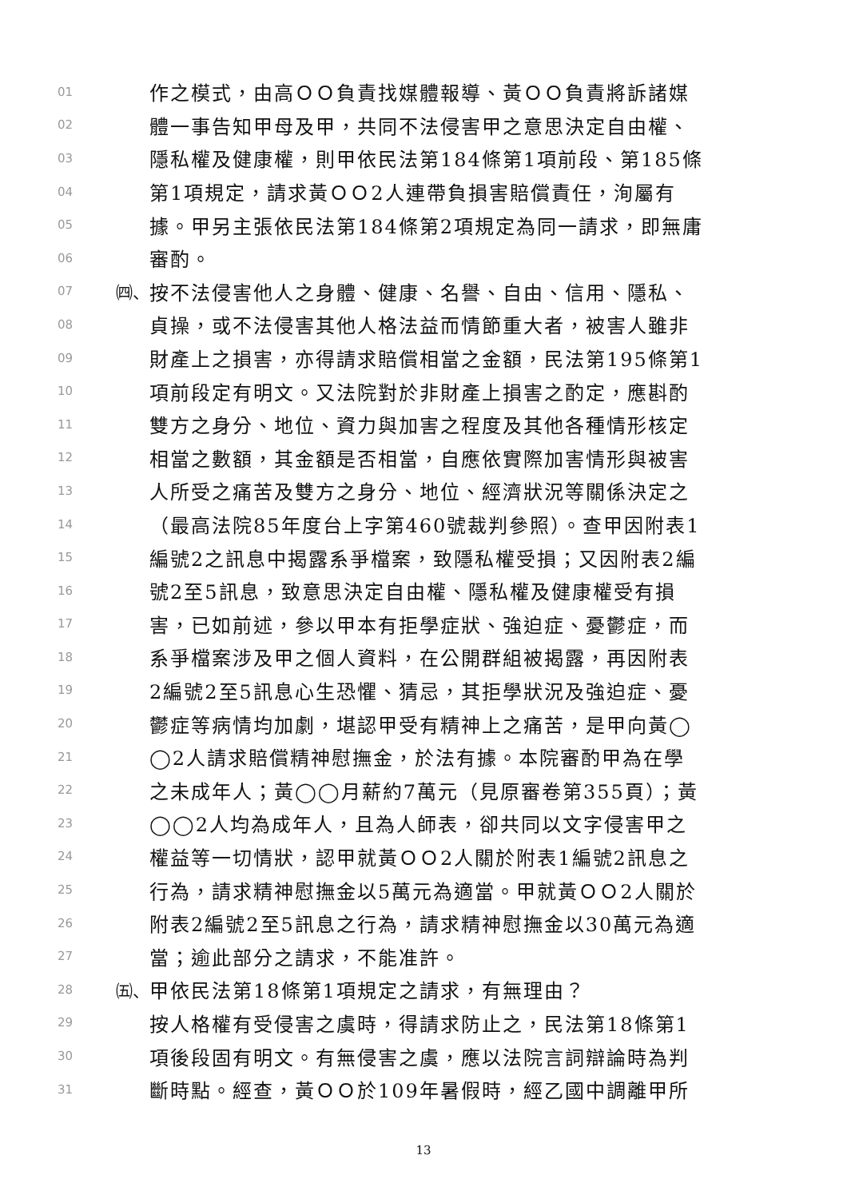01 作之模式，由高ＯＯ負責找媒體報導、黃ＯＯ負責將訴諸媒
02 體一事告知甲母及甲，共同不法侵害甲之意思決定自由權、
03 隱私權及健康權，則甲依民法第184條第1項前段、第185條
04 第1項規定，請求黃ＯＯ2人連帶負損害賠償責任，洵屬有
05 據。甲另主張依民法第184條第2項規定為同一請求，即無庸
06 審酌。
07 ㈣、 按不法侵害他人之身體、健康、名譽、自由、信用、隱私、
08 貞操，或不法侵害其他人格法益而情節重大者，被害人雖非
09 財產上之損害，亦得請求賠償相當之金額，民法第195條第1
10 項前段定有明文。又法院對於非財產上損害之酌定，應斟酌
11 雙方之身分、地位、資力與加害之程度及其他各種情形核定
12 相當之數額，其金額是否相當，自應依實際加害情形與被害
13 人所受之痛苦及雙方之身分、地位、經濟狀況等關係決定之
14 （最高法院85年度台上字第460號裁判參照）。查甲因附表1
15 編號2之訊息中揭露系爭檔案，致隱私權受損；又因附表2編
16 號2至5訊息，致意思決定自由權、隱私權及健康權受有損
17 害，已如前述，參以甲本有拒學症狀、強迫症、憂鬱症，而
18 系爭檔案涉及甲之個人資料，在公開群組被揭露，再因附表
19 2編號2至5訊息心生恐懼、猜忌，其拒學狀況及強迫症、憂
20 鬱症等病情均加劇，堪認甲受有精神上之痛苦，是甲向黃◯
21 ◯2人請求賠償精神慰撫金，於法有據。本院審酌甲為在學
22 之未成年人；黃◯◯月薪約7萬元（見原審卷第355頁）；黃
23 ◯◯2人均為成年人，且為人師表，卻共同以文字侵害甲之
24 權益等一切情狀，認甲就黃ＯＯ2人關於附表1編號2訊息之
25 行為，請求精神慰撫金以5萬元為適當。甲就黃ＯＯ2人關於
26 附表2編號2至5訊息之行為，請求精神慰撫金以30萬元為適
27 當；逾此部分之請求，不能准許。
28 ㈤、 甲依民法第18條第1項規定之請求，有無理由？
29 按人格權有受侵害之虞時，得請求防止之，民法第18條第1
30 項後段固有明文。有無侵害之虞，應以法院言詞辯論時為判
31 斷時點。經查，黃ＯＯ於109年暑假時，經乙國中調離甲所
13